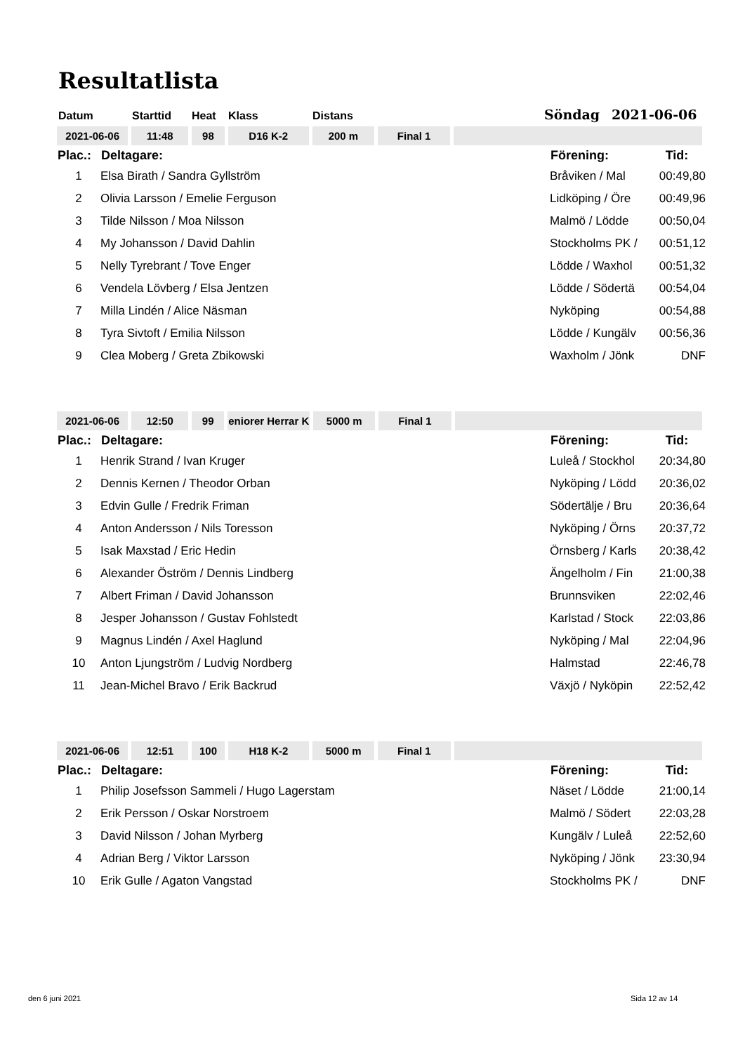Resultatlista
Datum Starttid Heat Klass Distans Söndag 2021-06-06
| 2021-06-06 | 11:48 | 98 | D16 K-2 | 200 m | Final 1 | |
| Plac.: | Deltagare: | Förening: | Tid: |
| --- | --- | --- | --- |
| 1 | Elsa Birath / Sandra Gyllström | Bråviken / Mal | 00:49,80 |
| 2 | Olivia Larsson / Emelie Ferguson | Lidköping / Öre | 00:49,96 |
| 3 | Tilde Nilsson / Moa Nilsson | Malmö / Lödde | 00:50,04 |
| 4 | My Johansson / David Dahlin | Stockholms PK / | 00:51,12 |
| 5 | Nelly Tyrebrant / Tove Enger | Lödde / Waxhol | 00:51,32 |
| 6 | Vendela Lövberg / Elsa Jentzen | Lödde / Södertä | 00:54,04 |
| 7 | Milla Lindén / Alice Näsman | Nyköping | 00:54,88 |
| 8 | Tyra Sivtoft / Emilia Nilsson | Lödde / Kungälv | 00:56,36 |
| 9 | Clea Moberg / Greta Zbikowski | Waxholm / Jönk | DNF |
| 2021-06-06 | 12:50 | 99 | eniorer Herrar K | 5000 m | Final 1 | |
| Plac.: | Deltagare: | Förening: | Tid: |
| --- | --- | --- | --- |
| 1 | Henrik Strand / Ivan Kruger | Luleå / Stockhol | 20:34,80 |
| 2 | Dennis Kernen / Theodor Orban | Nyköping / Lödd | 20:36,02 |
| 3 | Edvin Gulle / Fredrik Friman | Södertälje / Bru | 20:36,64 |
| 4 | Anton Andersson / Nils Toresson | Nyköping / Örns | 20:37,72 |
| 5 | Isak Maxstad / Eric Hedin | Örnsberg / Karls | 20:38,42 |
| 6 | Alexander Öström / Dennis Lindberg | Ängelholm / Fin | 21:00,38 |
| 7 | Albert Friman / David Johansson | Brunnsviken | 22:02,46 |
| 8 | Jesper Johansson / Gustav Fohlstedt | Karlstad / Stock | 22:03,86 |
| 9 | Magnus Lindén / Axel Haglund | Nyköping / Mal | 22:04,96 |
| 10 | Anton Ljungström / Ludvig Nordberg | Halmstad | 22:46,78 |
| 11 | Jean-Michel Bravo / Erik Backrud | Växjö / Nyköpin | 22:52,42 |
| 2021-06-06 | 12:51 | 100 | H18 K-2 | 5000 m | Final 1 | |
| Plac.: | Deltagare: | Förening: | Tid: |
| --- | --- | --- | --- |
| 1 | Philip Josefsson Sammeli / Hugo Lagerstam | Näset / Lödde | 21:00,14 |
| 2 | Erik Persson / Oskar Norstroem | Malmö / Södert | 22:03,28 |
| 3 | David Nilsson / Johan Myrberg | Kungälv / Luleå | 22:52,60 |
| 4 | Adrian Berg / Viktor Larsson | Nyköping / Jönk | 23:30,94 |
| 10 | Erik Gulle / Agaton Vangstad | Stockholms PK / | DNF |
den 6 juni 2021 Sida 12 av 14